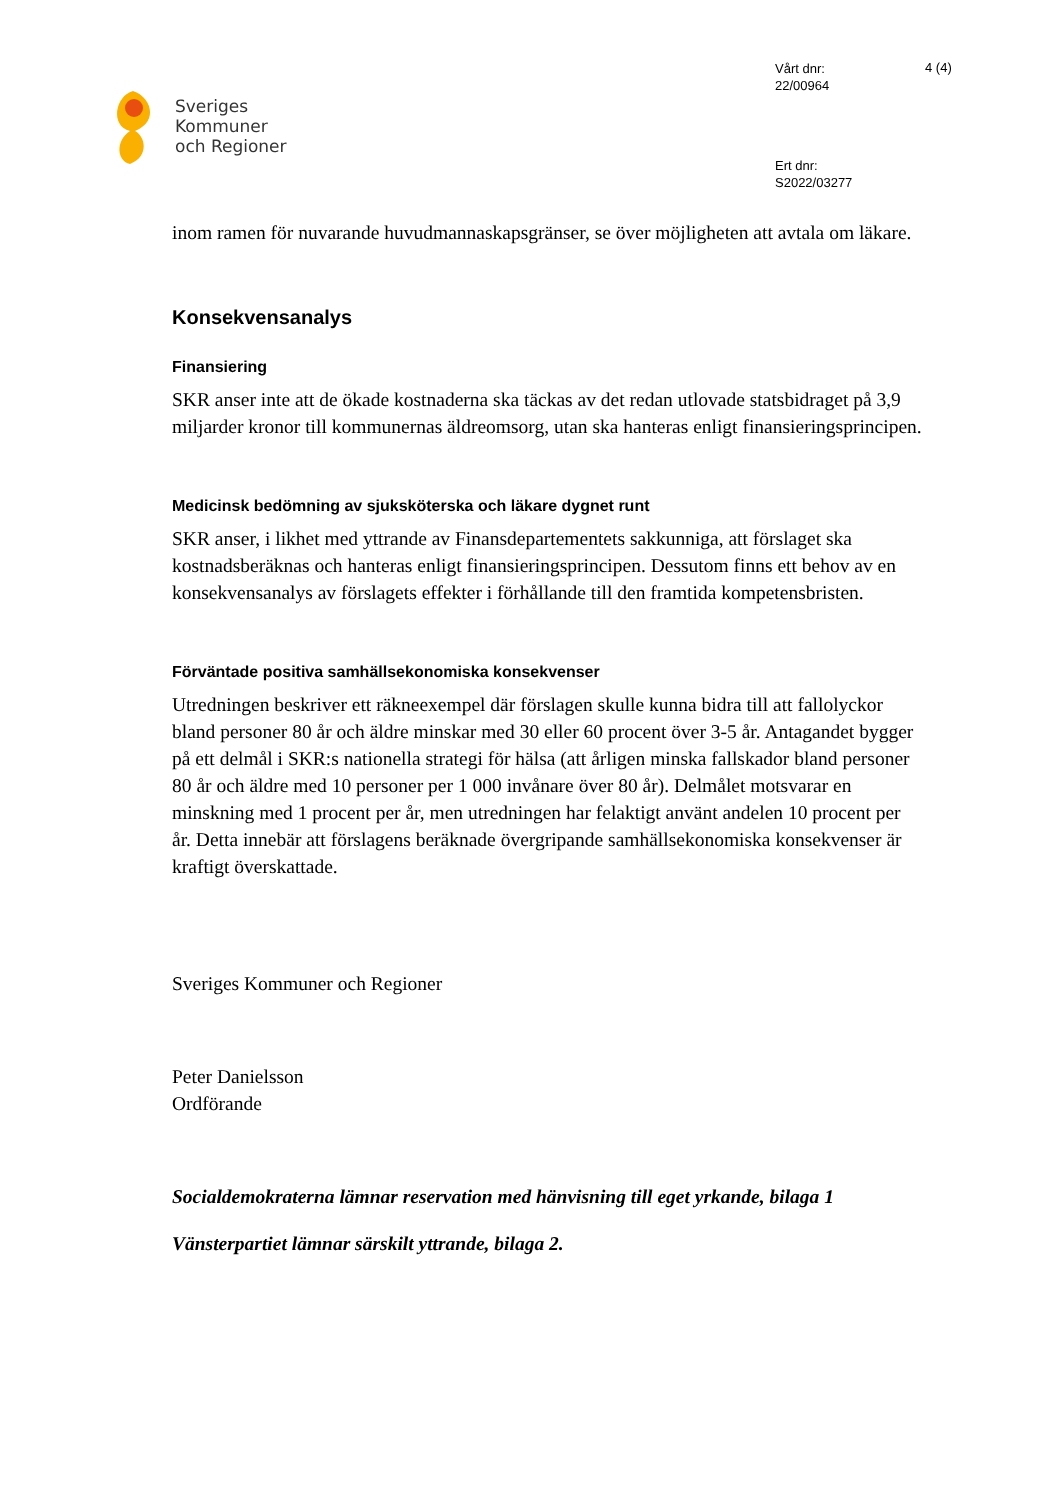Sveriges
Kommuner
och Regioner
Vårt dnr:
22/00964
Ert dnr:
S2022/03277
4 (4)
inom ramen för nuvarande huvudmannaskapsgränser, se över möjligheten att avtala om läkare.
Konsekvensanalys
Finansiering
SKR anser inte att de ökade kostnaderna ska täckas av det redan utlovade statsbidraget på 3,9 miljarder kronor till kommunernas äldreomsorg, utan ska hanteras enligt finansieringsprincipen.
Medicinsk bedömning av sjuksköterska och läkare dygnet runt
SKR anser, i likhet med yttrande av Finansdepartementets sakkunniga, att förslaget ska kostnadsberäknas och hanteras enligt finansieringsprincipen. Dessutom finns ett behov av en konsekvensanalys av förslagets effekter i förhållande till den framtida kompetensbristen.
Förväntade positiva samhällsekonomiska konsekvenser
Utredningen beskriver ett räkneexempel där förslagen skulle kunna bidra till att fallolyckor bland personer 80 år och äldre minskar med 30 eller 60 procent över 3-5 år. Antagandet bygger på ett delmål i SKR:s nationella strategi för hälsa (att årligen minska fallskador bland personer 80 år och äldre med 10 personer per 1 000 invånare över 80 år). Delmålet motsvarar en minskning med 1 procent per år, men utredningen har felaktigt använt andelen 10 procent per år. Detta innebär att förslagens beräknade övergripande samhällsekonomiska konsekvenser är kraftigt överskattade.
Sveriges Kommuner och Regioner
Peter Danielsson
Ordförande
Socialdemokraterna lämnar reservation med hänvisning till eget yrkande, bilaga 1
Vänsterpartiet lämnar särskilt yttrande, bilaga 2.